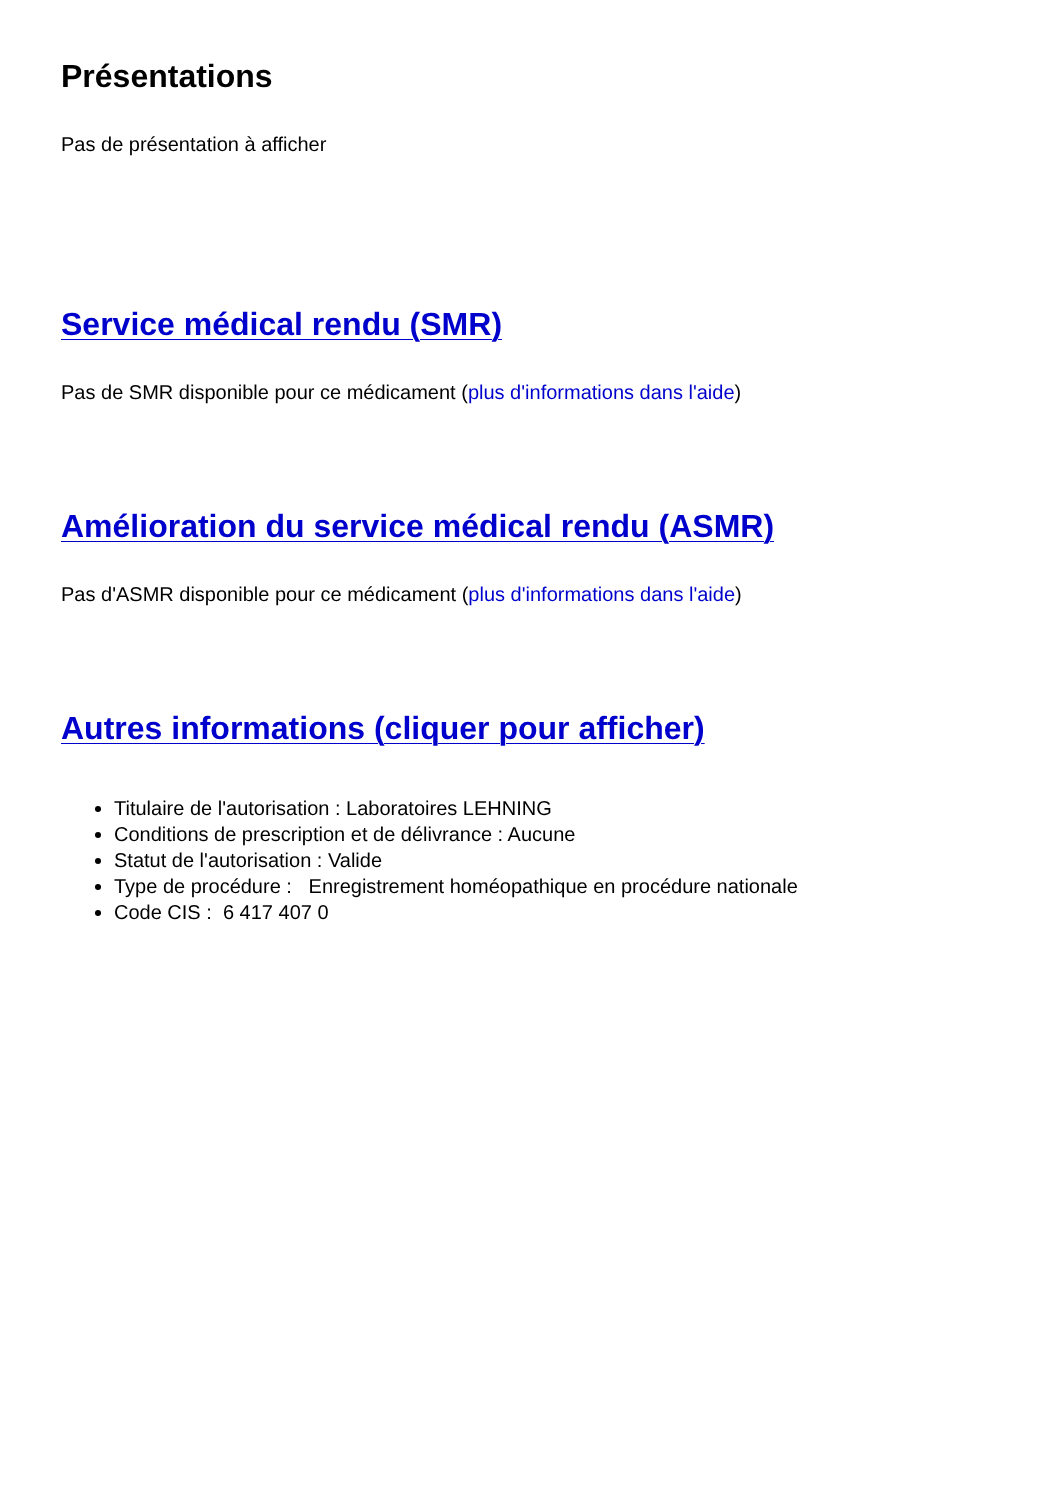Présentations
Pas de présentation à afficher
Service médical rendu (SMR)
Pas de SMR disponible pour ce médicament (plus d'informations dans l'aide)
Amélioration du service médical rendu (ASMR)
Pas d'ASMR disponible pour ce médicament (plus d'informations dans l'aide)
Autres informations (cliquer pour afficher)
Titulaire de l'autorisation : Laboratoires LEHNING
Conditions de prescription et de délivrance : Aucune
Statut de l'autorisation : Valide
Type de procédure : Enregistrement homéopathique en procédure nationale
Code CIS : 6 417 407 0